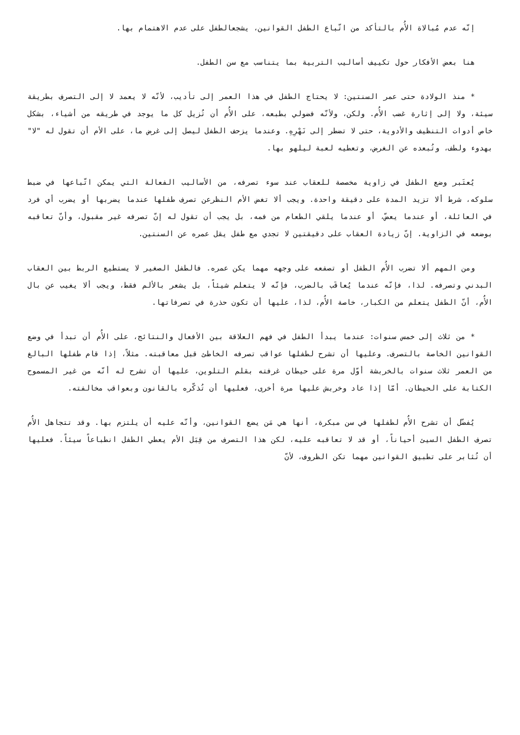إنّه عدم مُبالاة الأُم بالتأكد من اتّباع الطفل القوانين، يشجعالطفل على عدم الاهتمام بها.
هنا بعض الأفكار حول تكييف أساليب التربية بما يتناسب مع سن الطفل.
* منذ الولادة حتى عمر السنتين: لا يحتاج الطفل في هذا العمر إلى تأديب، لأنّه لا يعمد لا إلى التصرف بطريقة سيئة، ولا إلى إثارة غضب الأُم. ولكن، ولأنّه فضولي بطبعه، على الأُم أن تُزيل كل ما يوجد في طريقه من أشياء، بشكل خاص أدوات التنظيف والأدوية، حتى لا تضطر إلى نَهْرِهِ. وعندما يزحف الطفل ليصل إلى غرض ما، على الأم أن تقول له "لا" بهدوء ولطف، وتُبعده عن الغرض، وتعطيه لعبة ليلهو بها.
يُعتَبر وضع الطفل في زاوية مخصصة للعقاب عند سوء تصرفه، من الأساليب الفعالة التي يمكن اتّباعها في ضبط سلوكه، شرط ألا تزيد المدة على دقيقة واحدة. ويجب ألا تغض الأم النظرعن تصرف طفلها عندما يضربها أو يضرب أي فرد في العائلة، أو عندما يعضّ، أو عندما يلقي الطعام من فمه، بل يجب أن تقول له إنّ تصرفه غير مقبول، وأنّ تعاقبه بوضعه في الزاوية. إنّ زيادة العقاب على دقيقتين لا تجدي مع طفل يقل عمره عن السنتين.
ومن المهم ألا تضرب الأُم الطفل أو تصفعه على وجهه مهما يكن عمره. فالطفل الصغير لا يستطيع الربط بين العقاب البدني وتصرفه. لذا، فإنّه عندما يُعاقَب بالضرب، فإنّه لا يتعلم شيئاً، بل يشعر بالألم فقط، ويجب ألا يغيب عن بال الأُم، أنّ الطفل يتعلم من الكبار، خاصة الأُم، لذا، عليها أن تكون حذرة في تصرفاتها.
* من ثلاث إلى خمس سنوات: عندما يبدأ الطفل في فهم العلاقة بين الأفعال والنتائج، على الأُم أن تبدأ في وضع القوانين الخاصة بالتصرف. وعليها أن تشرح لطفلها عواقب تصرفه الخاطئ قبل معاقبته. مثلاً، إذا قام طفلها البالغ من العمر ثلاث سنوات بالخربشة أوّل مرة على حيطان غرفته بقلم التلوين، عليها أن تشرح له أنّه من غير المسموح الكتابة على الحيطان. أمّا إذا عاد وخربش عليها مرة أخرى، فعليها أن تُذكّره بالقانون وبعواقب مخالفته.
يُفضّل أن تشرح الأُم لطفلها في سن مبكرة، أنها هي مَن يضع القوانين، وأنّه عليه أن يلتزم بها. وقد تتجاهل الأُم تصرف الطفل السيئ أحياناً، أو قد لا تعاقبه عليه، لكن هذا التصرف من قِبَل الأم يعطي الطفل انطباعاً سيئاً. فعليها أن تُثابر على تطبيق القوانين مهما تكن الظروف، لأنّ